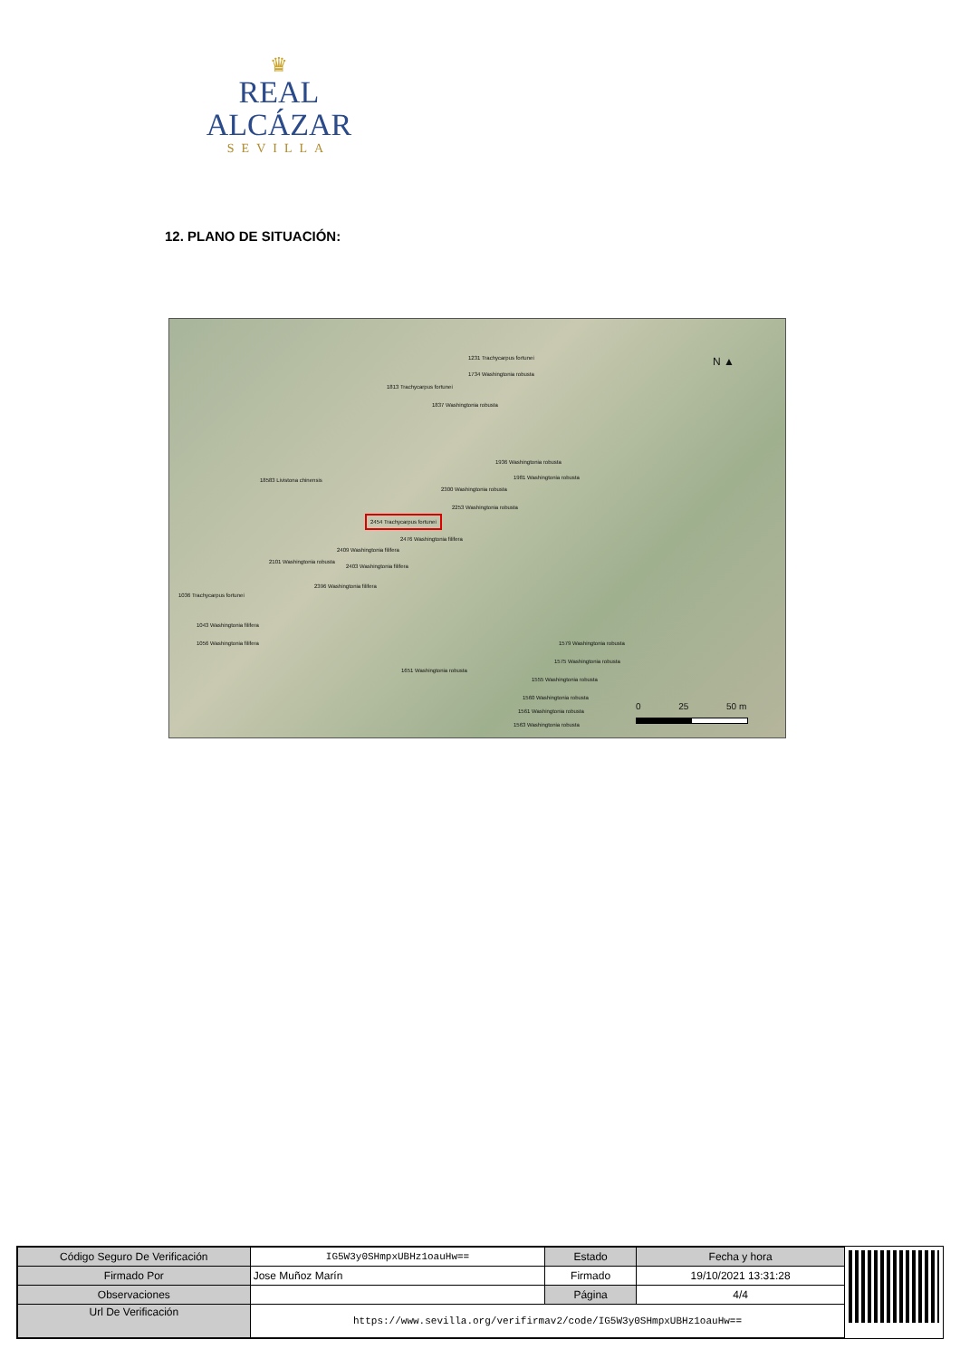♛
REAL ALCÁZAR
SEVILLA
12. PLANO DE SITUACIÓN:
1231 Trachycarpus fortunei
1734 Washingtonia robusta
1813 Trachycarpus fortunei
1837 Washingtonia robusta
1936 Washingtonia robusta
1981 Washingtonia robusta 18583 Livistona chinensis
2300 Washingtonia robusta
2253 Washingtonia robusta
2454 Trachycarpus fortunei
2476 Washingtonia filifera
2409 Washingtonia filifera
2101 Washingtonia robusta
2403 Washingtonia filifera
2396 Washingtonia filifera
1036 Trachycarpus fortunei
1043 Washingtonia filifera
1056 Washingtonia filifera 1579 Washingtonia robusta
1575 Washingtonia robusta
1651 Washingtonia robusta
1555 Washingtonia robusta
1560 Washingtonia robusta
1561 Washingtonia robusta
1563 Washingtonia robusta
N ▲
0 25 50 m
| Código Seguro De Verificación | IG5W3y0SHmpxUBHz1oauHw== | Estado | Fecha y hora |
| Firmado Por | Jose Muñoz Marín | Firmado | 19/10/2021 13:31:28 |
| Observaciones | | Página | 4/4 |
| Url De Verificación | https://www.sevilla.org/verifirmav2/code/IG5W3y0SHmpxUBHz1oauHw== | | |